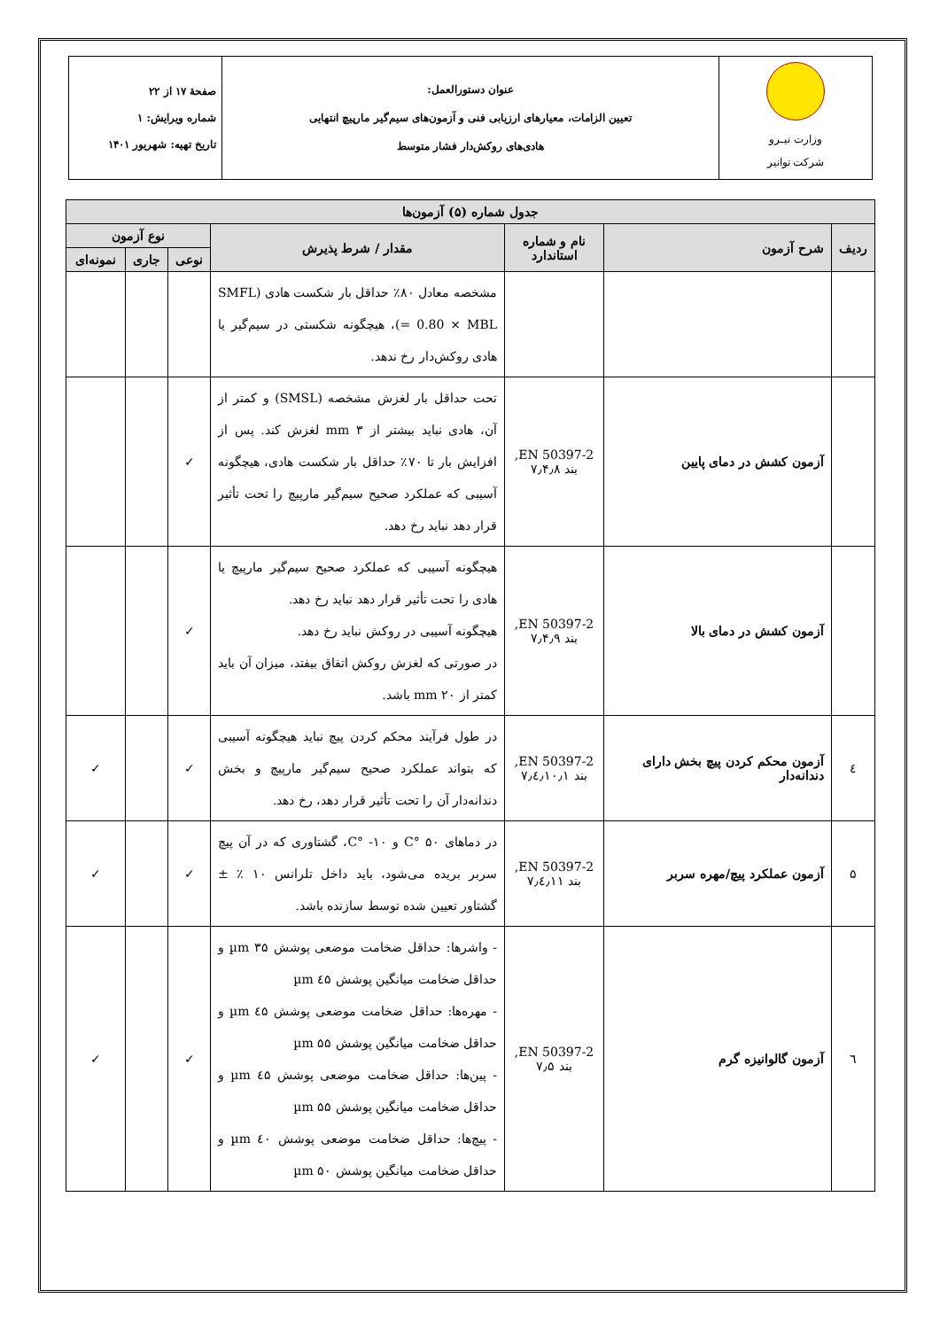| وزارت نیـرو شرکت توانیر | عنوان دستورالعمل: تعیین الزامات، معیارهای ارزیابی فنی و آزمون‌های سیم‌گیر مارپیچ انتهایی هادی‌های روکش‌دار فشار متوسط | صفحهٔ ۱۷ از ۲۲ شماره ویرایش: ۱ تاریخ تهیه: شهریور ۱۴۰۱ |
| جدول شماره (۵) آزمون‌ها | | | | | | |
| --- | --- | --- | --- | --- | --- | --- |
| ردیف | شرح آزمون | نام و شماره استاندارد | مقدار / شرط پذیرش | نوع آزمون | | |
| | | | | نوعی | جاری | نمونه‌ای |
| | | | مشخصه معادل ۸۰٪ حداقل بار شکست هادی (SMFL = 0.80 × MBL)، هیچگونه شکستی در سیم‌گیر یا هادی روکش‌دار رخ ندهد. | | | |
| | آزمون کشش در دمای پایین | EN 50397-2, بند ۷٫۴٫۸ | تحت حداقل بار لغزش مشخصه (SMSL) و کمتر از آن، هادی نباید بیشتر از ۳ mm لغزش کند. پس از افزایش بار تا ۷۰٪ حداقل بار شکست هادی، هیچگونه آسیبی که عملکرد صحیح سیم‌گیر مارپیچ را تحت تأثیر قرار دهد نباید رخ دهد. | ✓ | | |
| | آزمون کشش در دمای بالا | EN 50397-2, بند ۷٫۴٫۹ | هیچگونه آسیبی که عملکرد صحیح سیم‌گیر مارپیچ یا هادی را تحت تأثیر قرار دهد نباید رخ دهد. هیچگونه آسیبی در روکش نباید رخ دهد. در صورتی که لغزش روکش اتفاق بیفتد، میزان آن باید کمتر از ۲۰ mm باشد. | ✓ | | |
| ٤ | آزمون محکم کردن پیچ بخش دارای دندانه‌دار | EN 50397-2, بند ۷٫٤٫۱۰٫۱ | در طول فرآیند محکم کردن پیچ نباید هیچگونه آسیبی که بتواند عملکرد صحیح سیم‌گیر مارپیچ و بخش دندانه‌دار آن را تحت تأثیر قرار دهد، رخ دهد. | ✓ | | ✓ |
| ۵ | آزمون عملکرد پیچ/مهره سربر | EN 50397-2, بند ۷٫٤٫۱۱ | در دماهای ۵۰ °C و ۱۰- °C، گشتاوری که در آن پیچ سربر بریده می‌شود، باید داخل تلرانس ۱۰ ٪ ± گشتاور تعیین شده توسط سازنده باشد. | ✓ | | ✓ |
| ٦ | آزمون گالوانیزه گرم | EN 50397-2, بند ۷٫۵ | - واشرها: حداقل ضخامت موضعی پوشش ۳۵ µm و حداقل ضخامت میانگین پوشش ٤۵ µm - مهره‌ها: حداقل ضخامت موضعی پوشش ٤۵ µm و حداقل ضخامت میانگین پوشش ۵۵ µm - پین‌ها: حداقل ضخامت موضعی پوشش ٤۵ µm و حداقل ضخامت میانگین پوشش ۵۵ µm - پیچ‌ها: حداقل ضخامت موضعی پوشش ٤۰ µm و حداقل ضخامت میانگین پوشش ۵۰ µm | ✓ | | ✓ |